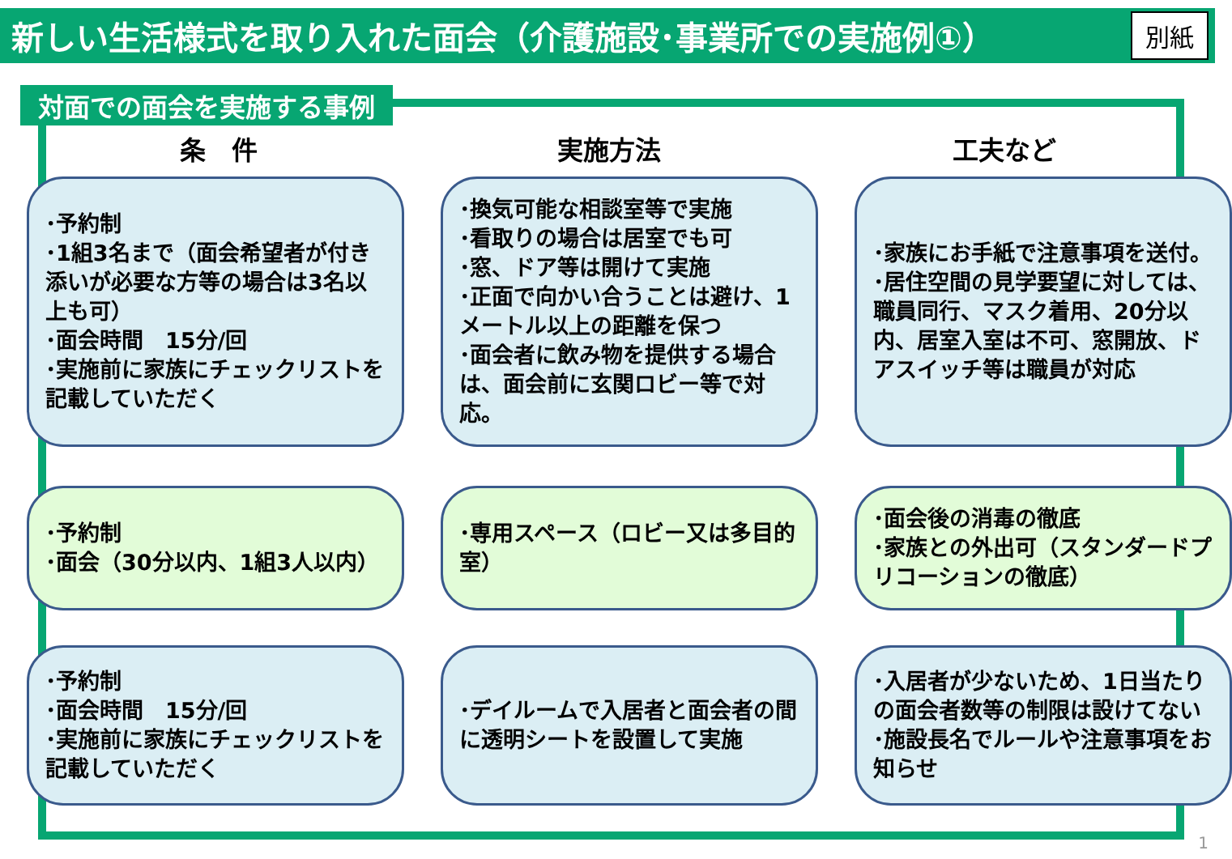新しい生活様式を取り入れた面会（介護施設･事業所での実施例①）
別紙
対面での面会を実施する事例
条　件 実施方法 工夫など
･予約制
･1組3名まで（面会希望者が付き添いが必要な方等の場合は3名以上も可）
･面会時間　15分/回
･実施前に家族にチェックリストを記載していただく
･換気可能な相談室等で実施
･看取りの場合は居室でも可
･窓、ドア等は開けて実施
･正面で向かい合うことは避け、1メートル以上の距離を保つ
･面会者に飲み物を提供する場合は、面会前に玄関ロビー等で対応。
･家族にお手紙で注意事項を送付。
･居住空間の見学要望に対しては、職員同行、マスク着用、20分以内、居室入室は不可、窓開放、ドアスイッチ等は職員が対応
･予約制
･面会（30分以内、1組3人以内）
･専用スペース（ロビー又は多目的室）
･面会後の消毒の徹底
･家族との外出可（スタンダードプリコーションの徹底）
･予約制
･面会時間　15分/回
･実施前に家族にチェックリストを記載していただく
･デイルームで入居者と面会者の間に透明シートを設置して実施
･入居者が少ないため、1日当たりの面会者数等の制限は設けてない
･施設長名でルールや注意事項をお知らせ
1